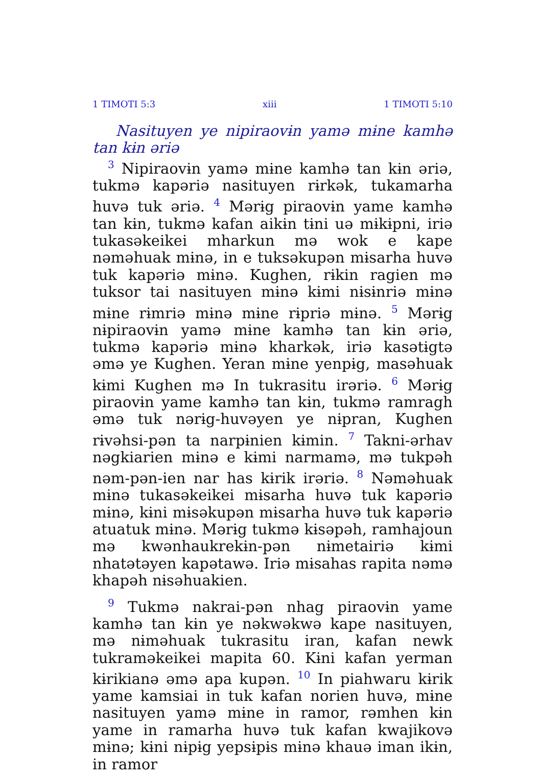1 TIMOTI 5:3 xiii 1 TIMOTI 5:10
Nasituyen ye nipiraovɨn yamə mɨne kamhə tan kɨn əriə
<sup>3</sup> Nipiraovɨn yamə mɨne kamhə tan kɨn əriə, tukmə kapəriə nasituyen rɨrkək, tukamarha huvə tuk əriə. <sup>4</sup> Mərɨg piraovɨn yame kamhə tan kɨn, tukmə kafan aikɨn tɨni uə mɨkɨpni, iriə tukasəkeikei mharkun mə wok e kape nəməhuak mɨnə, in e tuksəkupən mɨsarha huvə tuk kapəriə mɨnə. Kughen, rɨkin ragien mə tuksor tai nasituyen mɨnə kɨmi nɨsɨnriə mɨnə mɨne rɨmriə mɨnə mɨne rɨpriə mɨnə. <sup>5</sup> Mərɨg nɨpiraovɨn yamə mɨne kamhə tan kɨn əriə, tukmə kapəriə mɨnə kharkək, iriə kasətɨgtə əmə ye Kughen. Yeran mɨne yenpɨg, masəhuak kɨmi Kughen mə In tukrasitu irəriə. <sup>6</sup> Mərɨg piraovɨn yame kamhə tan kɨn, tukmə ramragh əmə tuk nərɨg-huvəyen ye nɨpran, Kughen rɨvəhsi-pən ta narpɨnien kɨmin. <sup>7</sup> Takni-ərhav nəgkiarien mɨnə e kɨmi narmamə, mə tukpəh nəm-pən-ien nar has kɨrik irəriə. <sup>8</sup> Nəməhuak mɨnə tukasəkeikei mɨsarha huvə tuk kapəriə mɨnə, kɨni mɨsəkupən mɨsarha huvə tuk kapəriə atuatuk mɨnə. Mərɨg tukmə kɨsəpəh, ramhajoun mə kwənhaukrekɨn-pən nɨmetairiə kɨmi nhatətəyen kapətawə. Iriə mɨsahas rapita nəmə khapəh nɨsəhuakien.
<sup>9</sup> Tukmə nakrai-pən nhag piraovɨn yame kamhə tan kɨn ye nəkwəkwə kape nasituyen, mə nɨməhuak tukrasitu iran, kafan newk tukraməkeikei mapita 60. Kɨni kafan yerman kɨrikianə əmə apa kupən. <sup>10</sup> In piahwaru kɨrik yame kamsiai in tuk kafan norien huvə, mɨne nasituyen yamə mɨne in ramor, rəmhen kɨn yame in ramarha huvə tuk kafan kwajikovə mɨnə; kɨni nɨpɨg yepsɨpɨs mɨnə khauə iman ikɨn, in ramor